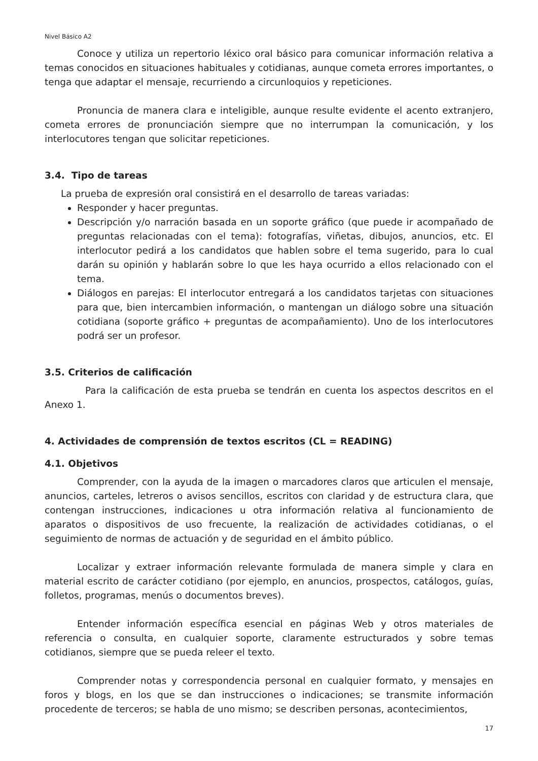Nivel Básico A2
Conoce y utiliza un repertorio léxico oral básico para comunicar información relativa a temas conocidos en situaciones habituales y cotidianas, aunque cometa errores importantes, o tenga que adaptar el mensaje, recurriendo a circunloquios y repeticiones.
Pronuncia de manera clara e inteligible, aunque resulte evidente el acento extranjero, cometa errores de pronunciación siempre que no interrumpan la comunicación, y los interlocutores tengan que solicitar repeticiones.
3.4. Tipo de tareas
La prueba de expresión oral consistirá en el desarrollo de tareas variadas:
Responder y hacer preguntas.
Descripción y/o narración basada en un soporte gráfico (que puede ir acompañado de preguntas relacionadas con el tema): fotografías, viñetas, dibujos, anuncios, etc. El interlocutor pedirá a los candidatos que hablen sobre el tema sugerido, para lo cual darán su opinión y hablarán sobre lo que les haya ocurrido a ellos relacionado con el tema.
Diálogos en parejas: El interlocutor entregará a los candidatos tarjetas con situaciones para que, bien intercambien información, o mantengan un diálogo sobre una situación cotidiana (soporte gráfico + preguntas de acompañamiento). Uno de los interlocutores podrá ser un profesor.
3.5. Criterios de calificación
Para la calificación de esta prueba se tendrán en cuenta los aspectos descritos en el Anexo 1.
4. Actividades de comprensión de textos escritos (CL = READING)
4.1. Objetivos
Comprender, con la ayuda de la imagen o marcadores claros que articulen el mensaje, anuncios, carteles, letreros o avisos sencillos, escritos con claridad y de estructura clara, que contengan instrucciones, indicaciones u otra información relativa al funcionamiento de aparatos o dispositivos de uso frecuente, la realización de actividades cotidianas, o el seguimiento de normas de actuación y de seguridad en el ámbito público.
Localizar y extraer información relevante formulada de manera simple y clara en material escrito de carácter cotidiano (por ejemplo, en anuncios, prospectos, catálogos, guías, folletos, programas, menús o documentos breves).
Entender información específica esencial en páginas Web y otros materiales de referencia o consulta, en cualquier soporte, claramente estructurados y sobre temas cotidianos, siempre que se pueda releer el texto.
Comprender notas y correspondencia personal en cualquier formato, y mensajes en foros y blogs, en los que se dan instrucciones o indicaciones; se transmite información procedente de terceros; se habla de uno mismo; se describen personas, acontecimientos,
17